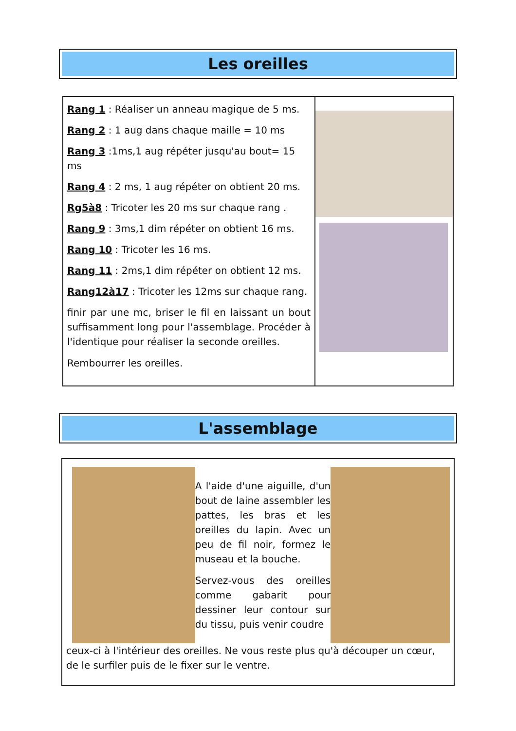Les oreilles
Rang 1 : Réaliser un anneau magique de 5 ms.
Rang 2 : 1 aug dans chaque maille = 10 ms
Rang 3 :1ms,1 aug répéter jusqu'au bout= 15 ms
Rang 4 : 2 ms, 1 aug répéter on obtient 20 ms.
Rg5à8 : Tricoter les 20 ms sur chaque rang .
Rang 9 : 3ms,1 dim répéter on obtient 16 ms.
Rang 10 : Tricoter les 16 ms.
Rang 11 : 2ms,1 dim répéter on obtient 12 ms.
Rang12à17 : Tricoter les 12ms sur chaque rang.
finir par une mc, briser le fil en laissant un bout suffisamment long pour l'assemblage. Procéder à l'identique pour réaliser la seconde oreilles.
Rembourrer les oreilles.
L'assemblage
A l'aide d'une aiguille, d'un bout de laine assembler les pattes, les bras et les oreilles du lapin. Avec un peu de fil noir, formez le museau et la bouche.
Servez-vous des oreilles comme gabarit pour dessiner leur contour sur du tissu, puis venir coudre
ceux-ci à l'intérieur des oreilles. Ne vous reste plus qu'à découper un cœur, de le surfiler puis de le fixer sur le ventre.